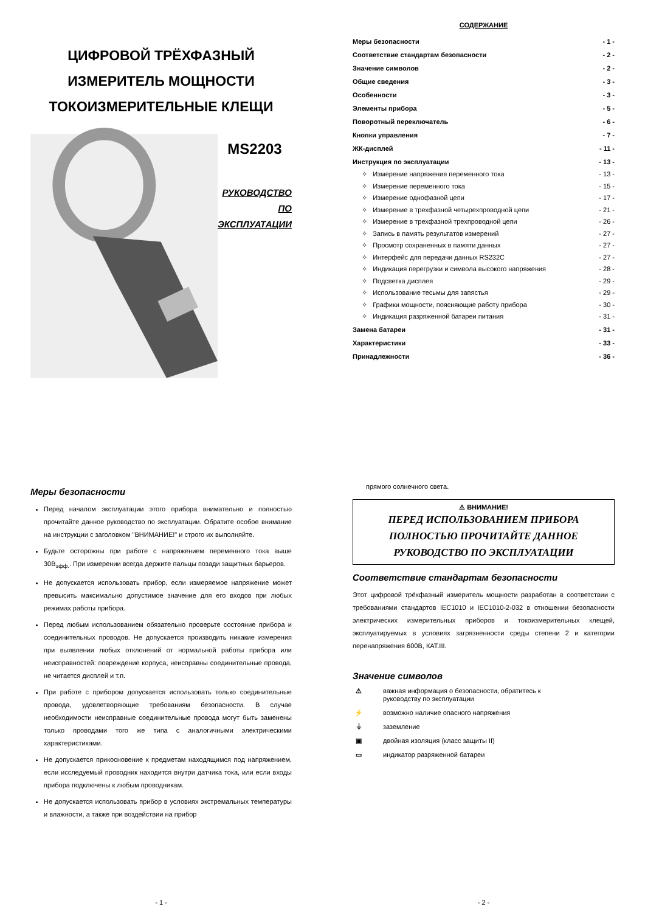ЦИФРОВОЙ ТРЁХФАЗНЫЙ
ИЗМЕРИТЕЛЬ МОЩНОСТИ
ТОКОИЗМЕРИТЕЛЬНЫЕ КЛЕЩИ
MS2203
РУКОВОДСТВО
ПО ЭКСПЛУАТАЦИИ
СОДЕРЖАНИЕ
Меры безопасности - 1 -
Соответствие стандартам безопасности - 2 -
Значение символов - 2 -
Общие сведения - 3 -
Особенности - 3 -
Элементы прибора - 5 -
Поворотный переключатель - 6 -
Кнопки управления - 7 -
ЖК-дисплей - 11 -
Инструкция по эксплуатации - 13 -
✧ Измерение напряжения переменного тока - 13 -
✧ Измерение переменного тока - 15 -
✧ Измерение однофазной цепи - 17 -
✧ Измерение в трехфазной четырехпроводной цепи - 21 -
✧ Измерение в трехфазной трехпроводной цепи - 26 -
✧ Запись в память результатов измерений - 27 -
✧ Просмотр сохраненных в памяти данных - 27 -
✧ Интерфейс для передачи данных RS232C - 27 -
✧ Индикация перегрузки и символа высокого напряжения - 28 -
✧ Подсветка дисплея - 29 -
✧ Использование тесьмы для запястья - 29 -
✧ Графики мощности, поясняющие работу прибора - 30 -
✧ Индикация разряженной батареи питания - 31 -
Замена батареи - 31 -
Характеристики - 33 -
Принадлежности - 36 -
Меры безопасности
Перед началом эксплуатации этого прибора внимательно и полностью прочитайте данное руководство по эксплуатации. Обратите особое внимание на инструкции с заголовком "ВНИМАНИЕ!" и строго их выполняйте.
Будьте осторожны при работе с напряжением переменного тока выше 30В<sub>эфф.</sub>. При измерении всегда держите пальцы позади защитных барьеров.
Не допускается использовать прибор, если измеряемое напряжение может превысить максимально допустимое значение для его входов при любых режимах работы прибора.
Перед любым использованием обязательно проверьте состояние прибора и соединительных проводов. Не допускается производить никакие измерения при выявлении любых отклонений от нормальной работы прибора или неисправностей: повреждение корпуса, неисправны соединительные провода, не читается дисплей и т.п.
При работе с прибором допускается использовать только соединительные провода, удовлетворяющие требованиям безопасности. В случае необходимости неисправные соединительные провода могут быть заменены только проводами того же типа с аналогичными электрическими характеристиками.
Не допускается прикосновение к предметам находящимся под напряжением, если исследуемый проводник находится внутри датчика тока, или если входы прибора подключены к любым проводникам.
Не допускается использовать прибор в условиях экстремальных температуры и влажности, а также при воздействии на прибор
- 1 -
прямого солнечного света.
⚠ ВНИМАНИЕ!
ПЕРЕД ИСПОЛЬЗОВАНИЕМ ПРИБОРА ПОЛНОСТЬЮ ПРОЧИТАЙТЕ ДАННОЕ РУКОВОДСТВО ПО ЭКСПЛУАТАЦИИ
Соответствие стандартам безопасности
Этот цифровой трёхфазный измеритель мощности разработан в соответствии с требованиями стандартов IEC1010 и IEC1010-2-032 в отношении безопасности электрических измерительных приборов и токоизмерительных клещей, эксплуатируемых в условиях загрязненности среды степени 2 и категории перенапряжения 600В, КАТ.III.
Значение символов
⚠ важная информация о безопасности, обратитесь к
руководству по эксплуатации
⚡ возможно наличие опасного напряжения
⏚ заземление
▣ двойная изоляция (класс защиты II)
▭ индикатор разряженной батареи
- 2 -